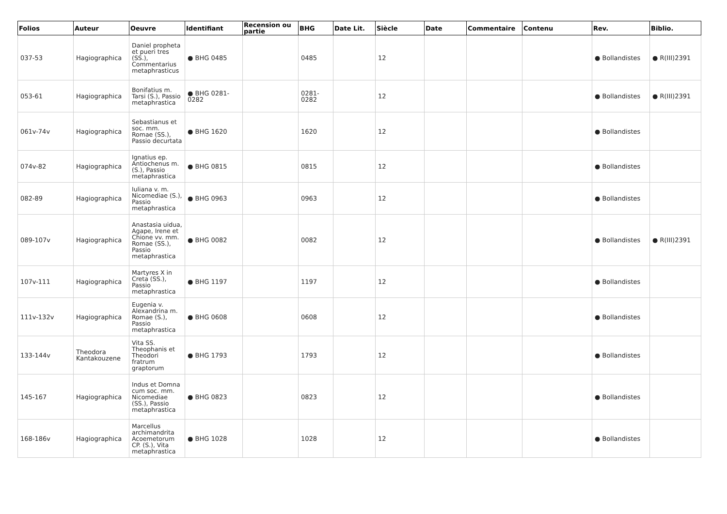| Folios | Auteur | Oeuvre | Identifiant | Recension ou partie | BHG | Date Lit. | Siècle | Date | Commentaire | Contenu | Rev. | Biblio. |
| --- | --- | --- | --- | --- | --- | --- | --- | --- | --- | --- | --- | --- |
| 037-53 | Hagiographica | Daniel propheta et pueri tres (SS.), Commentarius metaphrasticus | ● BHG 0485 | | 0485 | | 12 | | | | ● Bollandistes | ● R(III)2391 |
| 053-61 | Hagiographica | Bonifatius m. Tarsi (S.), Passio metaphrastica | ● BHG 0281-0282 | | 0281-0282 | | 12 | | | | ● Bollandistes | ● R(III)2391 |
| 061v-74v | Hagiographica | Sebastianus et soc. mm. Romae (SS.), Passio decurtata | ● BHG 1620 | | 1620 | | 12 | | | | ● Bollandistes | |
| 074v-82 | Hagiographica | Ignatius ep. Antiochenus m. (S.), Passio metaphrastica | ● BHG 0815 | | 0815 | | 12 | | | | ● Bollandistes | |
| 082-89 | Hagiographica | Iuliana v. m. Nicomediae (S.), Passio metaphrastica | ● BHG 0963 | | 0963 | | 12 | | | | ● Bollandistes | |
| 089-107v | Hagiographica | Anastasia uidua, Agape, Irene et Chione vv. mm. Romae (SS.), Passio metaphrastica | ● BHG 0082 | | 0082 | | 12 | | | | ● Bollandistes | ● R(III)2391 |
| 107v-111 | Hagiographica | Martyres X in Creta (SS.), Passio metaphrastica | ● BHG 1197 | | 1197 | | 12 | | | | ● Bollandistes | |
| 111v-132v | Hagiographica | Eugenia v. Alexandrina m. Romae (S.), Passio metaphrastica | ● BHG 0608 | | 0608 | | 12 | | | | ● Bollandistes | |
| 133-144v | Theodora Kantakouzene | Vita SS. Theophanis et Theodori fratrum graptorum | ● BHG 1793 | | 1793 | | 12 | | | | ● Bollandistes | |
| 145-167 | Hagiographica | Indus et Domna cum soc. mm. Nicomediae (SS.), Passio metaphrastica | ● BHG 0823 | | 0823 | | 12 | | | | ● Bollandistes | |
| 168-186v | Hagiographica | Marcellus archimandrita Acoemetorum CP. (S.), Vita metaphrastica | ● BHG 1028 | | 1028 | | 12 | | | | ● Bollandistes | |